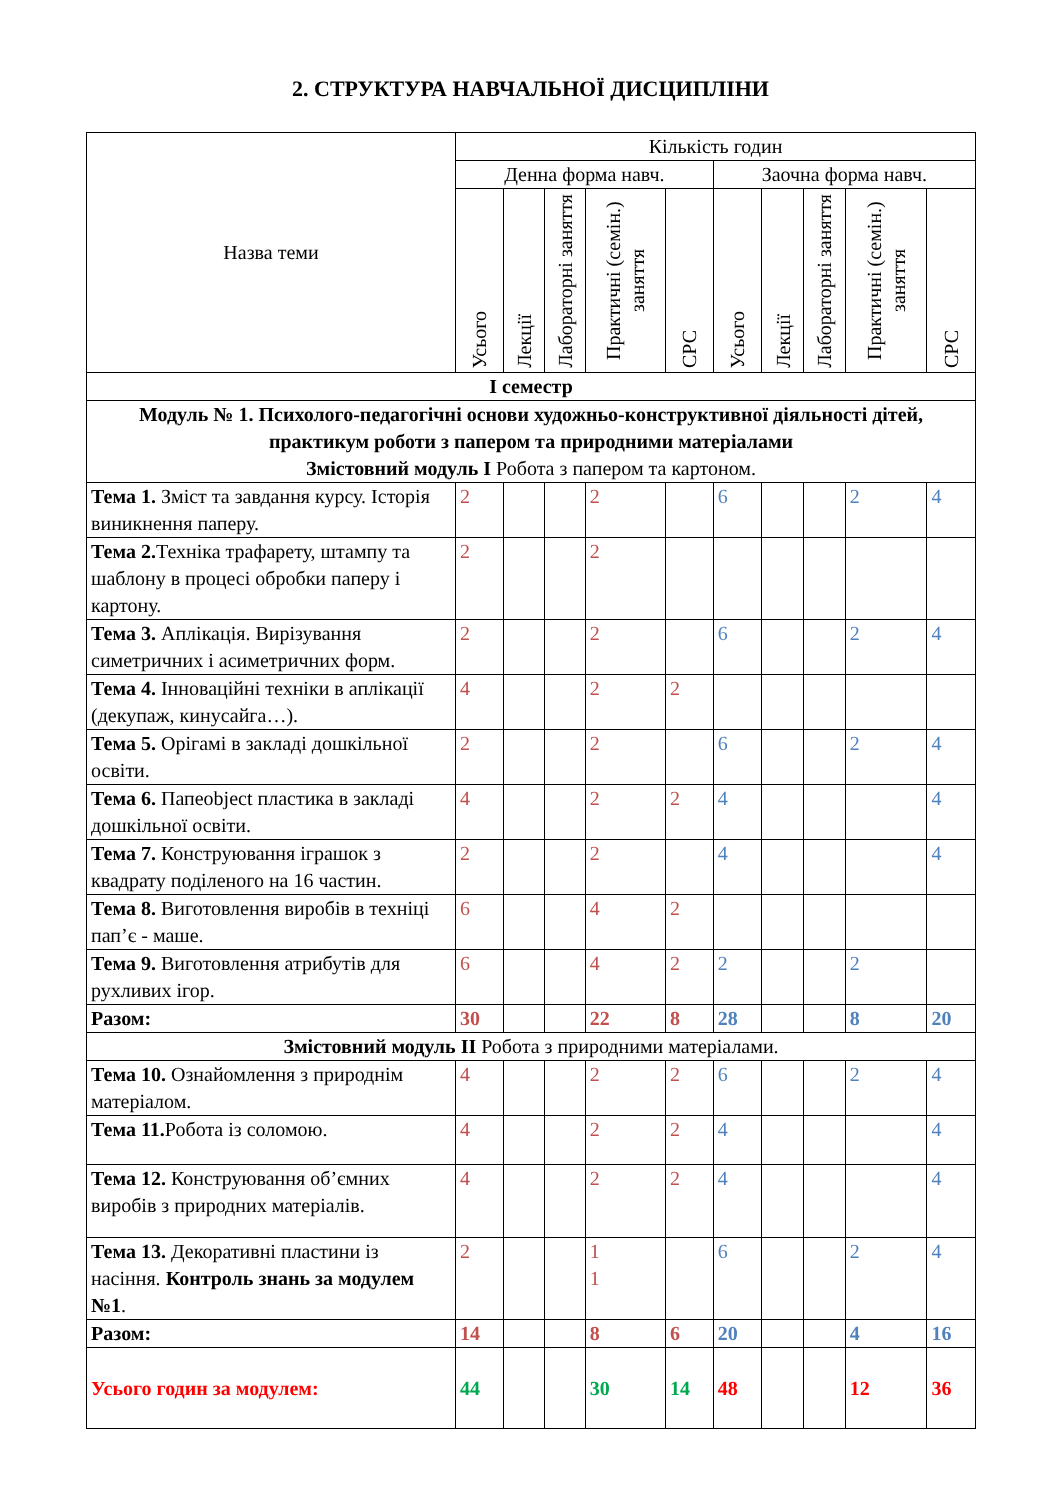2. СТРУКТУРА НАВЧАЛЬНОЇ ДИСЦИПЛІНИ
| Назва теми | Кількість годин | | | | | | | | | |
| --- | --- | --- | --- | --- | --- | --- | --- | --- | --- | --- |
| | Денна форма навч. | | | | | Заочна форма навч. | | | | |
| | Усього | Лекції | Лабораторні заняття | Практичні (семін.) заняття | СРС | Усього | Лекції | Лабораторні заняття | Практичні (семін.) заняття | СРС |
| І семестр | | | | | | | | | | |
| Модуль № 1. Психолого-педагогічні основи художньо-конструктивної діяльності дітей, практикум роботи з папером та природними матеріалами Змістовний модуль І Робота з папером та картоном. | | | | | | | | | | |
| Тема 1. Зміст та завдання курсу. Історія виникнення паперу. | 2 | | | 2 | | 6 | | | 2 | 4 |
| Тема 2. Техніка трафарету, штампу та шаблону в процесі обробки паперу і картону. | 2 | | | 2 | | | | | | |
| Тема 3. Аплікація. Вирізування симетричних і асиметричних форм. | 2 | | | 2 | | 6 | | | 2 | 4 |
| Тема 4. Інноваційні техніки в аплікації (декупаж, кинусайга…). | 4 | | | 2 | 2 | | | | | |
| Тема 5. Орігамі в закладі дошкільної освіти. | 2 | | | 2 | | 6 | | | 2 | 4 |
| Тема 6. Папеobject пластика в закладі дошкільної освіти. | 4 | | | 2 | 2 | 4 | | | | 4 |
| Тема 7. Конструювання іграшок з квадрату поділеного на 16 частин. | 2 | | | 2 | | 4 | | | | 4 |
| Тема 8. Виготовлення виробів в техніці пап’є - маше. | 6 | | | 4 | 2 | | | | | |
| Тема 9. Виготовлення атрибутів для рухливих ігор. | 6 | | | 4 | 2 | 2 | | | 2 | |
| Разом: | 30 | | | 22 | 8 | 28 | | | 8 | 20 |
| Змістовний модуль ІІ Робота з природними матеріалами. | | | | | | | | | | |
| Тема 10. Ознайомлення з природнім матеріалом. | 4 | | | 2 | 2 | 6 | | | 2 | 4 |
| Тема 11. Робота із соломою. | 4 | | | 2 | 2 | 4 | | | | 4 |
| Тема 12. Конструювання об’ємних виробів з природних матеріалів. | 4 | | | 2 | 2 | 4 | | | | 4 |
| Тема 13. Декоративні пластини із насіння. Контроль знань за модулем №1 . | 2 | | | 1 1 | | 6 | | | 2 | 4 |
| Разом: | 14 | | | 8 | 6 | 20 | | | 4 | 16 |
| Усього годин за модулем: | 44 | | | 30 | 14 | 48 | | | 12 | 36 |